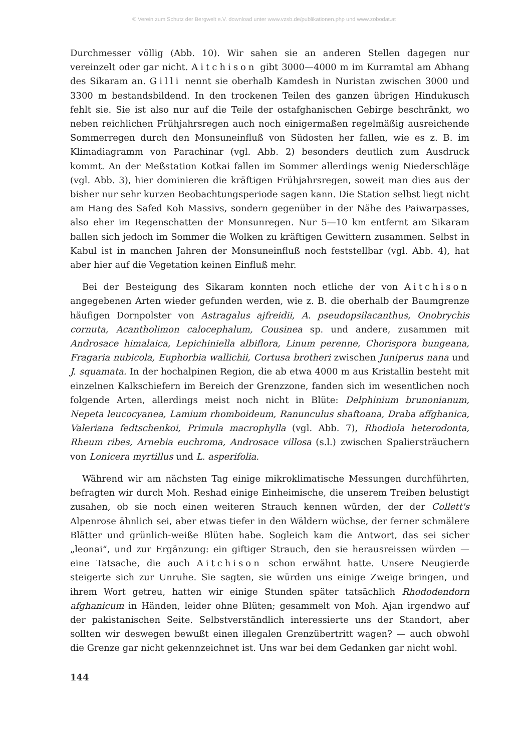© Verein zum Schutz der Bergwelt e.V. download unter www.vzsb.de/publikationen.php und www.zobodat.at
Durchmesser völlig (Abb. 10). Wir sahen sie an anderen Stellen dagegen nur vereinzelt oder gar nicht. Aitchison gibt 3000—4000 m im Kurramtal am Abhang des Sikaram an. Gilli nennt sie oberhalb Kamdesh in Nuristan zwischen 3000 und 3300 m bestandsbildend. In den trockenen Teilen des ganzen übrigen Hindukusch fehlt sie. Sie ist also nur auf die Teile der ostafghanischen Gebirge beschränkt, wo neben reichlichen Frühjahrsregen auch noch einigermaßen regelmäßig ausreichende Sommerregen durch den Monsuneinfluß von Südosten her fallen, wie es z. B. im Klimadiagramm von Parachinar (vgl. Abb. 2) besonders deutlich zum Ausdruck kommt. An der Meßstation Kotkai fallen im Sommer allerdings wenig Niederschläge (vgl. Abb. 3), hier dominieren die kräftigen Frühjahrsregen, soweit man dies aus der bisher nur sehr kurzen Beobachtungsperiode sagen kann. Die Station selbst liegt nicht am Hang des Safed Koh Massivs, sondern gegenüber in der Nähe des Paiwarpasses, also eher im Regenschatten der Monsunregen. Nur 5—10 km entfernt am Sikaram ballen sich jedoch im Sommer die Wolken zu kräftigen Gewittern zusammen. Selbst in Kabul ist in manchen Jahren der Monsuneinfluß noch feststellbar (vgl. Abb. 4), hat aber hier auf die Vegetation keinen Einfluß mehr.
Bei der Besteigung des Sikaram konnten noch etliche der von Aitchison angegebenen Arten wieder gefunden werden, wie z. B. die oberhalb der Baumgrenze häufigen Dornpolster von Astragalus ajfreidii, A. pseudopsilacanthus, Onobrychis cornuta, Acantholimon calocephalum, Cousinea sp. und andere, zusammen mit Androsace himalaica, Lepichiniella albiflora, Linum perenne, Chorispora bungeana, Fragaria nubicola, Euphorbia wallichii, Cortusa brotheri zwischen Juniperus nana und J. squamata. In der hochalpinen Region, die ab etwa 4000 m aus Kristallin besteht mit einzelnen Kalkschiefern im Bereich der Grenzzone, fanden sich im wesentlichen noch folgende Arten, allerdings meist noch nicht in Blüte: Delphinium brunonianum, Nepeta leucocyanea, Lamium rhomboideum, Ranunculus shaftoana, Draba affghanica, Valeriana fedtschenkoi, Primula macrophylla (vgl. Abb. 7), Rhodiola heterodonta, Rheum ribes, Arnebia euchroma, Androsace villosa (s.l.) zwischen Spaliersträuchern von Lonicera myrtillus und L. asperifolia.
Während wir am nächsten Tag einige mikroklimatische Messungen durchführten, befragten wir durch Moh. Reshad einige Einheimische, die unserem Treiben belustigt zusahen, ob sie noch einen weiteren Strauch kennen würden, der der Collett's Alpenrose ähnlich sei, aber etwas tiefer in den Wäldern wüchse, der ferner schmälere Blätter und grünlich-weiße Blüten habe. Sogleich kam die Antwort, das sei sicher „leonai“, und zur Ergänzung: ein giftiger Strauch, den sie herausreissen würden — eine Tatsache, die auch Aitchison schon erwähnt hatte. Unsere Neugierde steigerte sich zur Unruhe. Sie sagten, sie würden uns einige Zweige bringen, und ihrem Wort getreu, hatten wir einige Stunden später tatsächlich Rhododendorn afghanicum in Händen, leider ohne Blüten; gesammelt von Moh. Ajan irgendwo auf der pakistanischen Seite. Selbstverständlich interessierte uns der Standort, aber sollten wir deswegen bewußt einen illegalen Grenzübertritt wagen? — auch obwohl die Grenze gar nicht gekennzeichnet ist. Uns war bei dem Gedanken gar nicht wohl.
144